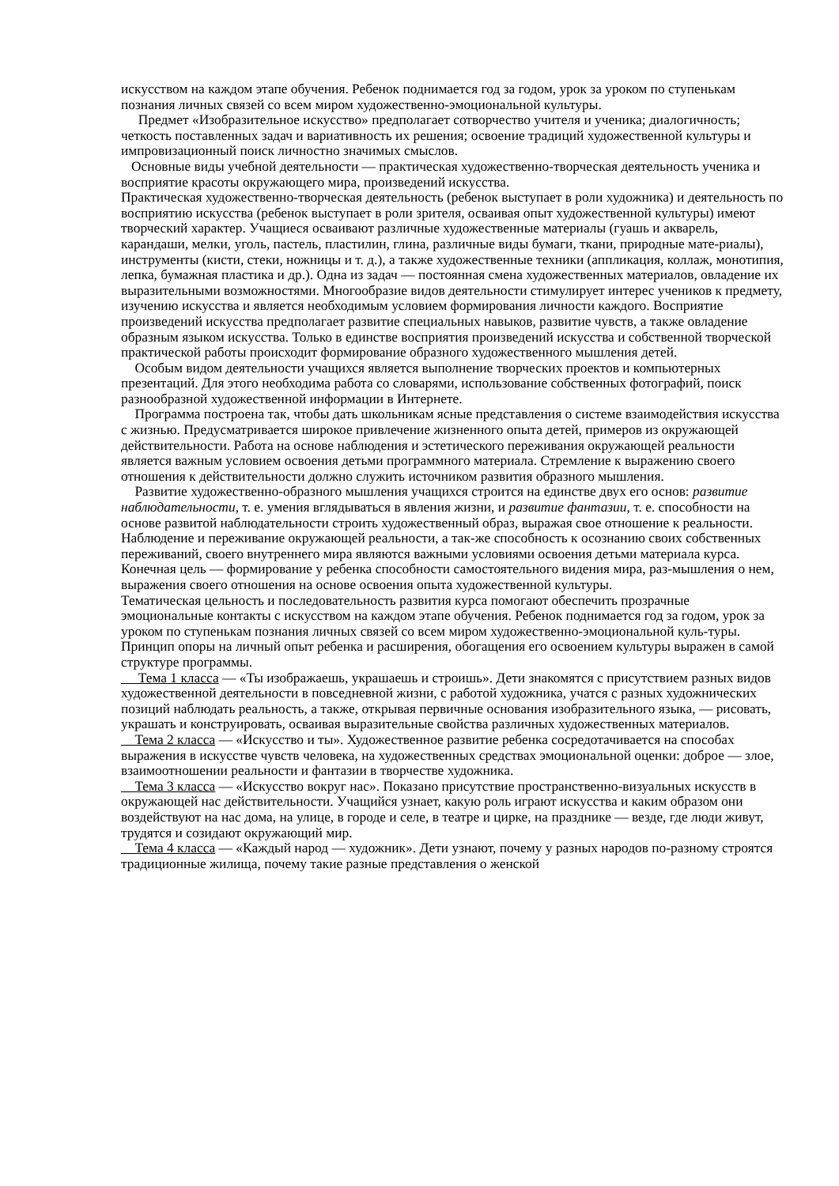искусством на каждом этапе обучения. Ребенок поднимается год за годом, урок за уроком по ступенькам познания личных связей со всем миром художественно-эмоциональной культуры.
Предмет «Изобразительное искусство» предполагает сотворчество учителя и ученика; диалогичность; четкость поставленных задач и вариативность их решения; освоение традиций художественной культуры и импровизационный поиск личностно значимых смыслов.
Основные виды учебной деятельности — практическая художественно-творческая деятельность ученика и восприятие красоты окружающего мира, произведений искусства.
Практическая художественно-творческая деятельность (ребенок выступает в роли художника) и деятельность по восприятию искусства (ребенок выступает в роли зрителя, осваивая опыт художественной культуры) имеют творческий характер. Учащиеся осваивают различные художественные материалы (гуашь и акварель, карандаши, мелки, уголь, пастель, пластилин, глина, различные виды бумаги, ткани, природные мате-риалы), инструменты (кисти, стеки, ножницы и т. д.), а также художественные техники (аппликация, коллаж, монотипия, лепка, бумажная пластика и др.). Одна из задач — постоянная смена художественных материалов, овладение их выразительными возможностями. Многообразие видов деятельности стимулирует интерес учеников к предмету, изучению искусства и является необходимым условием формирования личности каждого. Восприятие произведений искусства предполагает развитие специальных навыков, развитие чувств, а также овладение образным языком искусства. Только в единстве восприятия произведений искусства и собственной творческой практической работы происходит формирование образного художественного мышления детей.
Особым видом деятельности учащихся является выполнение творческих проектов и компьютерных презентаций. Для этого необходима работа со словарями, использование собственных фотографий, поиск разнообразной художественной информации в Интернете.
Программа построена так, чтобы дать школьникам ясные представления о системе взаимодействия искусства с жизнью. Предусматривается широкое привлечение жизненного опыта детей, примеров из окружающей действительности. Работа на основе наблюдения и эстетического переживания окружающей реальности является важным условием освоения детьми программного материала. Стремление к выражению своего отношения к действительности должно служить источником развития образного мышления.
Развитие художественно-образного мышления учащихся строится на единстве двух его основ: развитие наблюдательности, т. е. умения вглядываться в явления жизни, и развитие фантазии, т. е. способности на основе развитой наблюдательности строить художественный образ, выражая свое отношение к реальности.
Наблюдение и переживание окружающей реальности, а так-же способность к осознанию своих собственных переживаний, своего внутреннего мира являются важными условиями освоения детьми материала курса. Конечная цель — формирование у ребенка способности самостоятельного видения мира, раз-мышления о нем, выражения своего отношения на основе освоения опыта художественной культуры.
Тематическая цельность и последовательность развития курса помогают обеспечить прозрачные эмоциональные контакты с искусством на каждом этапе обучения. Ребенок поднимается год за годом, урок за уроком по ступенькам познания личных связей со всем миром художественно-эмоциональной куль-туры. Принцип опоры на личный опыт ребенка и расширения, обогащения его освоением культуры выражен в самой структуре программы.
Тема 1 класса — «Ты изображаешь, украшаешь и строишь». Дети знакомятся с присутствием разных видов художественной деятельности в повседневной жизни, с работой художника, учатся с разных художнических позиций наблюдать реальность, а также, открывая первичные основания изобразительного языка, — рисовать, украшать и конструировать, осваивая выразительные свойства различных художественных материалов.
Тема 2 класса — «Искусство и ты». Художественное развитие ребенка сосредотачивается на способах выражения в искусстве чувств человека, на художественных средствах эмоциональной оценки: доброе — злое, взаимоотношении реальности и фантазии в творчестве художника.
Тема 3 класса — «Искусство вокруг нас». Показано присутствие пространственно-визуальных искусств в окружающей нас действительности. Учащийся узнает, какую роль играют искусства и каким образом они воздействуют на нас дома, на улице, в городе и селе, в театре и цирке, на празднике — везде, где люди живут, трудятся и созидают окружающий мир.
Тема 4 класса — «Каждый народ — художник». Дети узнают, почему у разных народов по-разному строятся традиционные жилища, почему такие разные представления о женской